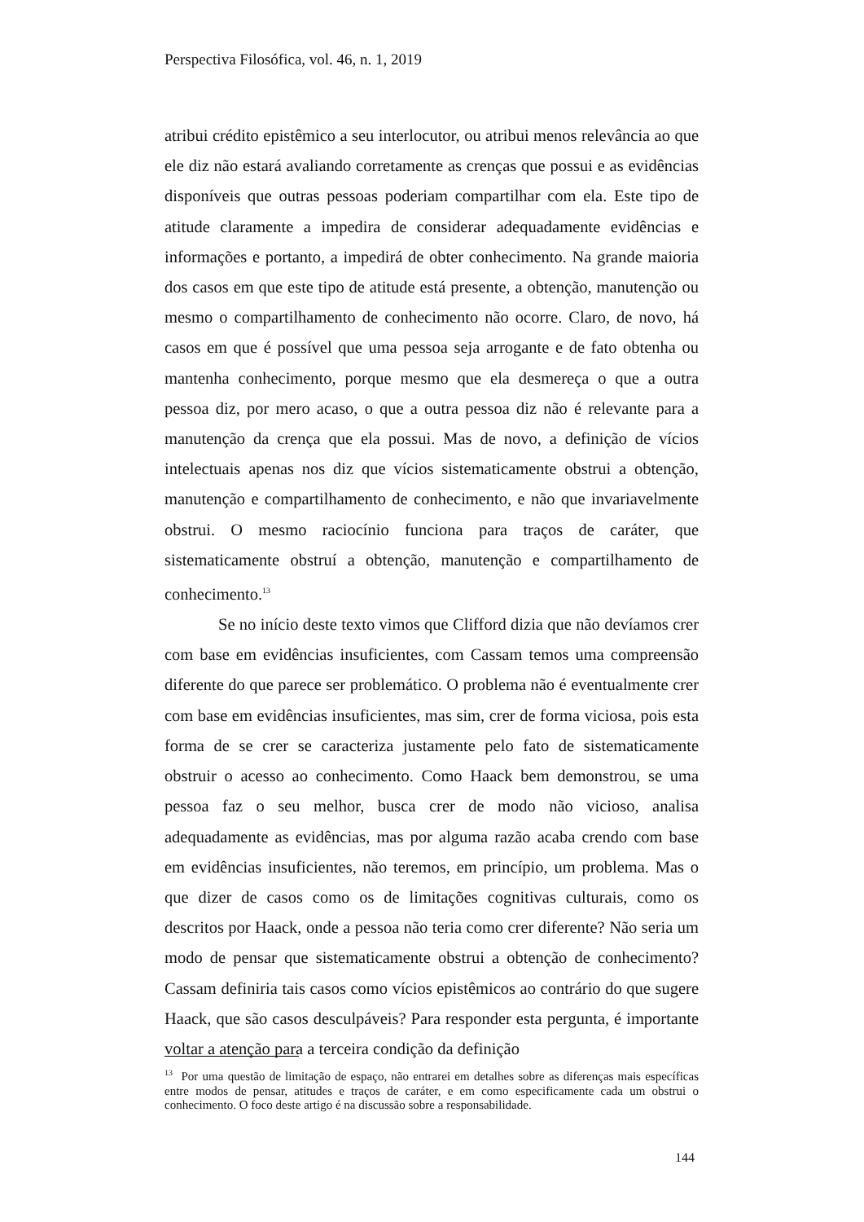Perspectiva Filosófica, vol. 46, n. 1, 2019
atribui crédito epistêmico a seu interlocutor, ou atribui menos relevância ao que ele diz não estará avaliando corretamente as crenças que possui e as evidências disponíveis que outras pessoas poderiam compartilhar com ela. Este tipo de atitude claramente a impedira de considerar adequadamente evidências e informações e portanto, a impedirá de obter conhecimento. Na grande maioria dos casos em que este tipo de atitude está presente, a obtenção, manutenção ou mesmo o compartilhamento de conhecimento não ocorre. Claro, de novo, há casos em que é possível que uma pessoa seja arrogante e de fato obtenha ou mantenha conhecimento, porque mesmo que ela desmereça o que a outra pessoa diz, por mero acaso, o que a outra pessoa diz não é relevante para a manutenção da crença que ela possui. Mas de novo, a definição de vícios intelectuais apenas nos diz que vícios sistematicamente obstrui a obtenção, manutenção e compartilhamento de conhecimento, e não que invariavelmente obstrui. O mesmo raciocínio funciona para traços de caráter, que sistematicamente obstruí a obtenção, manutenção e compartilhamento de conhecimento.<sup>13</sup>
Se no início deste texto vimos que Clifford dizia que não devíamos crer com base em evidências insuficientes, com Cassam temos uma compreensão diferente do que parece ser problemático. O problema não é eventualmente crer com base em evidências insuficientes, mas sim, crer de forma viciosa, pois esta forma de se crer se caracteriza justamente pelo fato de sistematicamente obstruir o acesso ao conhecimento. Como Haack bem demonstrou, se uma pessoa faz o seu melhor, busca crer de modo não vicioso, analisa adequadamente as evidências, mas por alguma razão acaba crendo com base em evidências insuficientes, não teremos, em princípio, um problema. Mas o que dizer de casos como os de limitações cognitivas culturais, como os descritos por Haack, onde a pessoa não teria como crer diferente? Não seria um modo de pensar que sistematicamente obstrui a obtenção de conhecimento? Cassam definiria tais casos como vícios epistêmicos ao contrário do que sugere Haack, que são casos desculpáveis? Para responder esta pergunta, é importante voltar a atenção para a terceira condição da definição
<sup>13</sup> Por uma questão de limitação de espaço, não entrarei em detalhes sobre as diferenças mais específicas entre modos de pensar, atitudes e traços de caráter, e em como especificamente cada um obstrui o conhecimento. O foco deste artigo é na discussão sobre a responsabilidade.
144